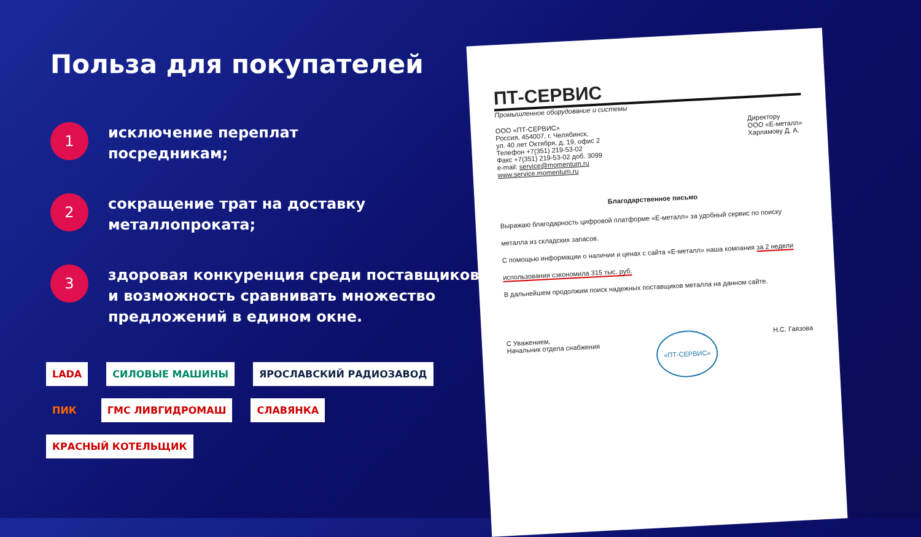Польза для покупателей
1
исключение переплат
посредникам;
2
сокращение трат на доставку
металлопроката;
3
здоровая конкуренция среди поставщиков
и возможность сравнивать множество
предложений в едином окне.
LADA
СИЛОВЫЕ МАШИНЫ
ЯРОСЛАВСКИЙ РАДИОЗАВОД
ПИК
ГМС ЛИВГИДРОМАШ
СЛАВЯНКА
КРАСНЫЙ КОТЕЛЬЩИК
ПТ-СЕРВИС
Промышленное оборудование и системы
ООО «ПТ-СЕРВИС»
Россия, 454007, г. Челябинск,
ул. 40 лет Октября, д. 19, офис 2
Телефон +7(351) 219-53-02
Факс +7(351) 219-53-02 доб. 3099
e-mail: service@momentum.ru
www.service.momentum.ru
Директору
ООО «Е-металл»
Харламову Д. А.
Благодарственное письмо
Выражаю благодарность цифровой платформе «Е-металл» за удобный сервис по поиску металла из складских запасов.
С помощью информации о наличии и ценах с сайта «Е-металл» наша компания за 2 недели использования сэкономила 315 тыс. руб.
В дальнейшем продолжим поиск надежных поставщиков металла на данном сайте.
С Уважением,
Начальник отдела снабжения
«ПТ-СЕРВИС»
Н.С. Гаязова